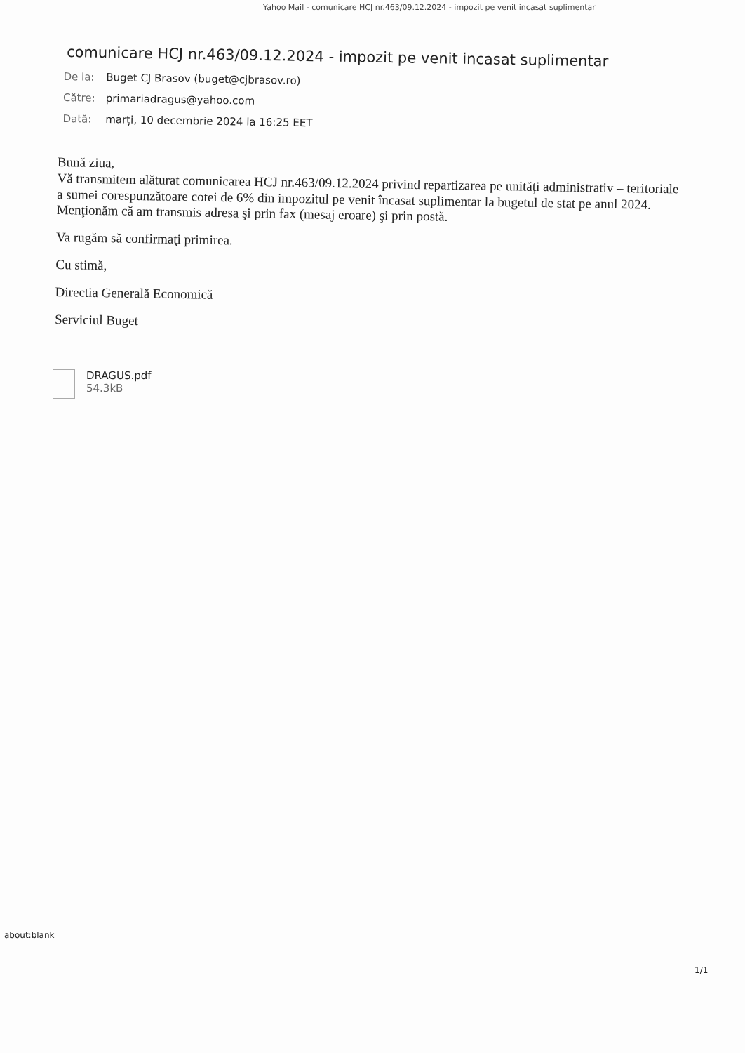Yahoo Mail - comunicare HCJ nr.463/09.12.2024 - impozit pe venit incasat suplimentar
comunicare HCJ nr.463/09.12.2024 - impozit pe venit incasat suplimentar
De la: Buget CJ Brasov (buget@cjbrasov.ro)
Către: primariadragus@yahoo.com
Dată: marți, 10 decembrie 2024 la 16:25 EET
Bună ziua,
Vă transmitem alăturat comunicarea HCJ nr.463/09.12.2024 privind repartizarea pe unități administrativ – teritoriale
a sumei corespunzătoare cotei de 6% din impozitul pe venit încasat suplimentar la bugetul de stat pe anul 2024.
Menţionăm că am transmis adresa şi prin fax (mesaj eroare) şi prin postă.
Va rugăm să confirmaţi primirea.
Cu stimă,
Directia Generală Economică
Serviciul Buget
DRAGUS.pdf
54.3kB
about:blank
1/1